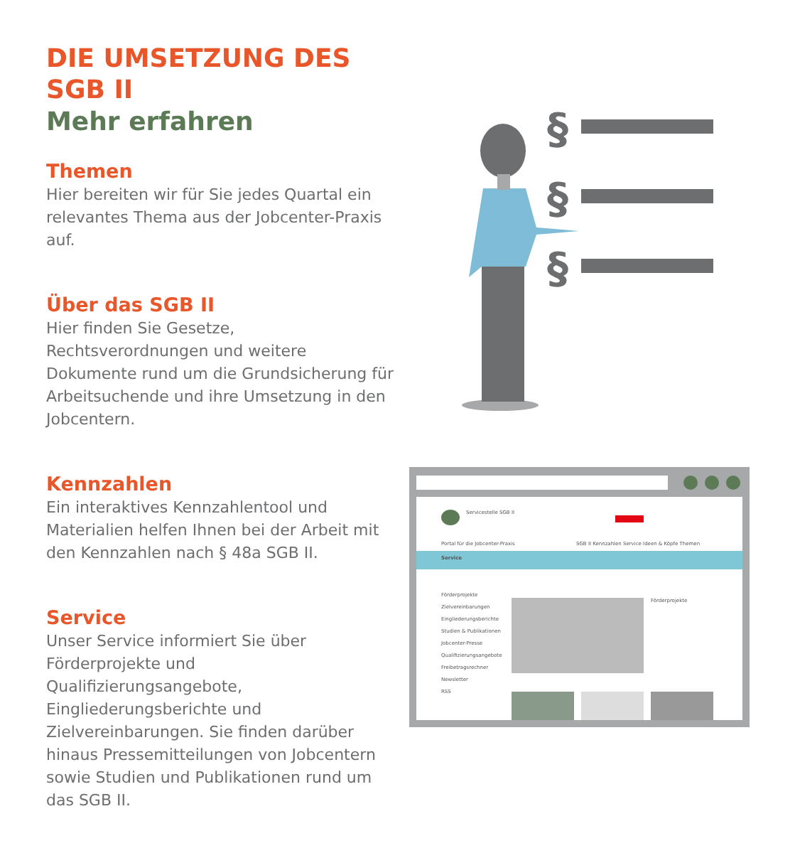DIE UMSETZUNG DES SGB II
Mehr erfahren
Themen
Hier bereiten wir für Sie jedes Quartal ein relevantes Thema aus der Jobcenter-Praxis auf.
Über das SGB II
Hier finden Sie Gesetze, Rechtsverordnungen und weitere Dokumente rund um die Grundsicherung für Arbeitsuchende und ihre Umsetzung in den Jobcentern.
Kennzahlen
Ein interaktives Kennzahlentool und Materialien helfen Ihnen bei der Arbeit mit den Kennzahlen nach § 48a SGB II.
Service
Unser Service informiert Sie über Förderprojekte und Qualifizierungsangebote, Eingliederungsberichte und Zielvereinbarungen. Sie finden darüber hinaus Pressemitteilungen von Jobcentern sowie Studien und Publikationen rund um das SGB II.
§
§
§
Servicestelle SGB II
Portal für die Jobcenter-Praxis
SGB II Kennzahlen Service Ideen & Köpfe Themen
Service
Förderprojekte
Zielvereinbarungen
Eingliederungsberichte
Studien & Publikationen
Jobcenter-Presse
Qualifizierungsangebote
Freibetragsrechner
Newsletter
RSS
Förderprojekte